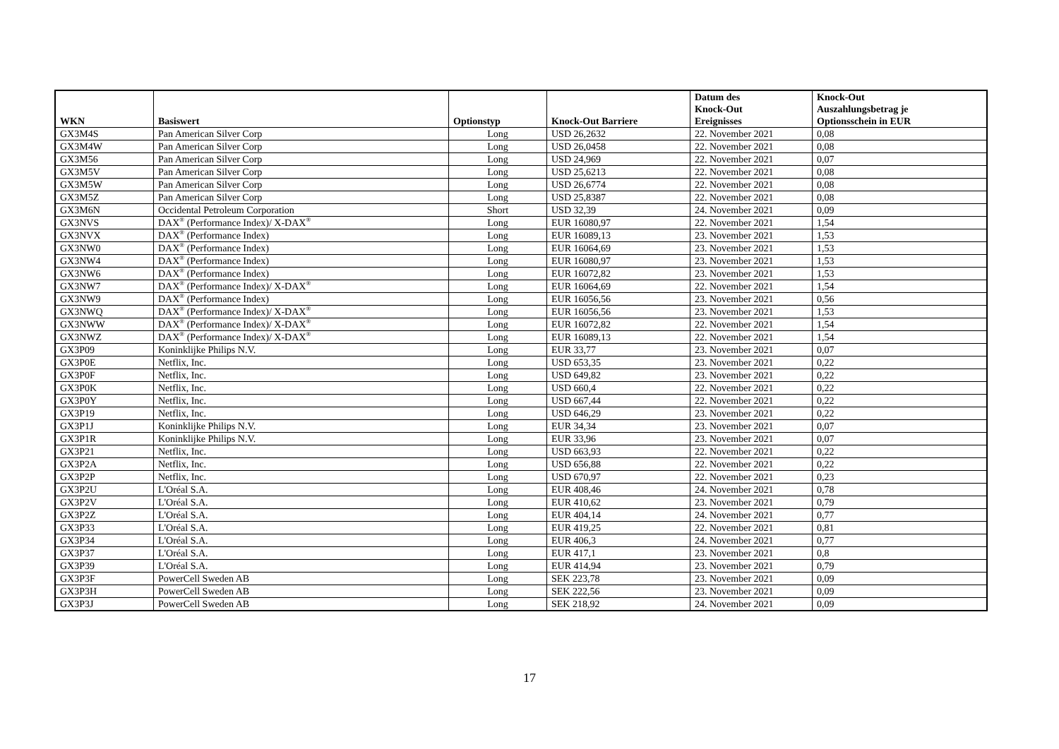| WKN | Basiswert | Optionstyp | Knock-Out Barriere | Datum des Knock-Out Ereignisses | Knock-Out Auszahlungsbetrag je Optionsschein in EUR |
| --- | --- | --- | --- | --- | --- |
| GX3M4S | Pan American Silver Corp | Long | USD 26,2632 | 22. November 2021 | 0,08 |
| GX3M4W | Pan American Silver Corp | Long | USD 26,0458 | 22. November 2021 | 0,08 |
| GX3M56 | Pan American Silver Corp | Long | USD 24,969 | 22. November 2021 | 0,07 |
| GX3M5V | Pan American Silver Corp | Long | USD 25,6213 | 22. November 2021 | 0,08 |
| GX3M5W | Pan American Silver Corp | Long | USD 26,6774 | 22. November 2021 | 0,08 |
| GX3M5Z | Pan American Silver Corp | Long | USD 25,8387 | 22. November 2021 | 0,08 |
| GX3M6N | Occidental Petroleum Corporation | Short | USD 32,39 | 24. November 2021 | 0,09 |
| GX3NVS | DAX<sup>®</sup> (Performance Index)/ X-DAX<sup>®</sup> | Long | EUR 16080,97 | 22. November 2021 | 1,54 |
| GX3NVX | DAX<sup>®</sup> (Performance Index) | Long | EUR 16089,13 | 23. November 2021 | 1,53 |
| GX3NW0 | DAX<sup>®</sup> (Performance Index) | Long | EUR 16064,69 | 23. November 2021 | 1,53 |
| GX3NW4 | DAX<sup>®</sup> (Performance Index) | Long | EUR 16080,97 | 23. November 2021 | 1,53 |
| GX3NW6 | DAX<sup>®</sup> (Performance Index) | Long | EUR 16072,82 | 23. November 2021 | 1,53 |
| GX3NW7 | DAX<sup>®</sup> (Performance Index)/ X-DAX<sup>®</sup> | Long | EUR 16064,69 | 22. November 2021 | 1,54 |
| GX3NW9 | DAX<sup>®</sup> (Performance Index) | Long | EUR 16056,56 | 23. November 2021 | 0,56 |
| GX3NWQ | DAX<sup>®</sup> (Performance Index)/ X-DAX<sup>®</sup> | Long | EUR 16056,56 | 23. November 2021 | 1,53 |
| GX3NWW | DAX<sup>®</sup> (Performance Index)/ X-DAX<sup>®</sup> | Long | EUR 16072,82 | 22. November 2021 | 1,54 |
| GX3NWZ | DAX<sup>®</sup> (Performance Index)/ X-DAX<sup>®</sup> | Long | EUR 16089,13 | 22. November 2021 | 1,54 |
| GX3P09 | Koninklijke Philips N.V. | Long | EUR 33,77 | 23. November 2021 | 0,07 |
| GX3P0E | Netflix, Inc. | Long | USD 653,35 | 23. November 2021 | 0,22 |
| GX3P0F | Netflix, Inc. | Long | USD 649,82 | 23. November 2021 | 0,22 |
| GX3P0K | Netflix, Inc. | Long | USD 660,4 | 22. November 2021 | 0,22 |
| GX3P0Y | Netflix, Inc. | Long | USD 667,44 | 22. November 2021 | 0,22 |
| GX3P19 | Netflix, Inc. | Long | USD 646,29 | 23. November 2021 | 0,22 |
| GX3P1J | Koninklijke Philips N.V. | Long | EUR 34,34 | 23. November 2021 | 0,07 |
| GX3P1R | Koninklijke Philips N.V. | Long | EUR 33,96 | 23. November 2021 | 0,07 |
| GX3P21 | Netflix, Inc. | Long | USD 663,93 | 22. November 2021 | 0,22 |
| GX3P2A | Netflix, Inc. | Long | USD 656,88 | 22. November 2021 | 0,22 |
| GX3P2P | Netflix, Inc. | Long | USD 670,97 | 22. November 2021 | 0,23 |
| GX3P2U | L'Oréal S.A. | Long | EUR 408,46 | 24. November 2021 | 0,78 |
| GX3P2V | L'Oréal S.A. | Long | EUR 410,62 | 23. November 2021 | 0,79 |
| GX3P2Z | L'Oréal S.A. | Long | EUR 404,14 | 24. November 2021 | 0,77 |
| GX3P33 | L'Oréal S.A. | Long | EUR 419,25 | 22. November 2021 | 0,81 |
| GX3P34 | L'Oréal S.A. | Long | EUR 406,3 | 24. November 2021 | 0,77 |
| GX3P37 | L'Oréal S.A. | Long | EUR 417,1 | 23. November 2021 | 0,8 |
| GX3P39 | L'Oréal S.A. | Long | EUR 414,94 | 23. November 2021 | 0,79 |
| GX3P3F | PowerCell Sweden AB | Long | SEK 223,78 | 23. November 2021 | 0,09 |
| GX3P3H | PowerCell Sweden AB | Long | SEK 222,56 | 23. November 2021 | 0,09 |
| GX3P3J | PowerCell Sweden AB | Long | SEK 218,92 | 24. November 2021 | 0,09 |
17